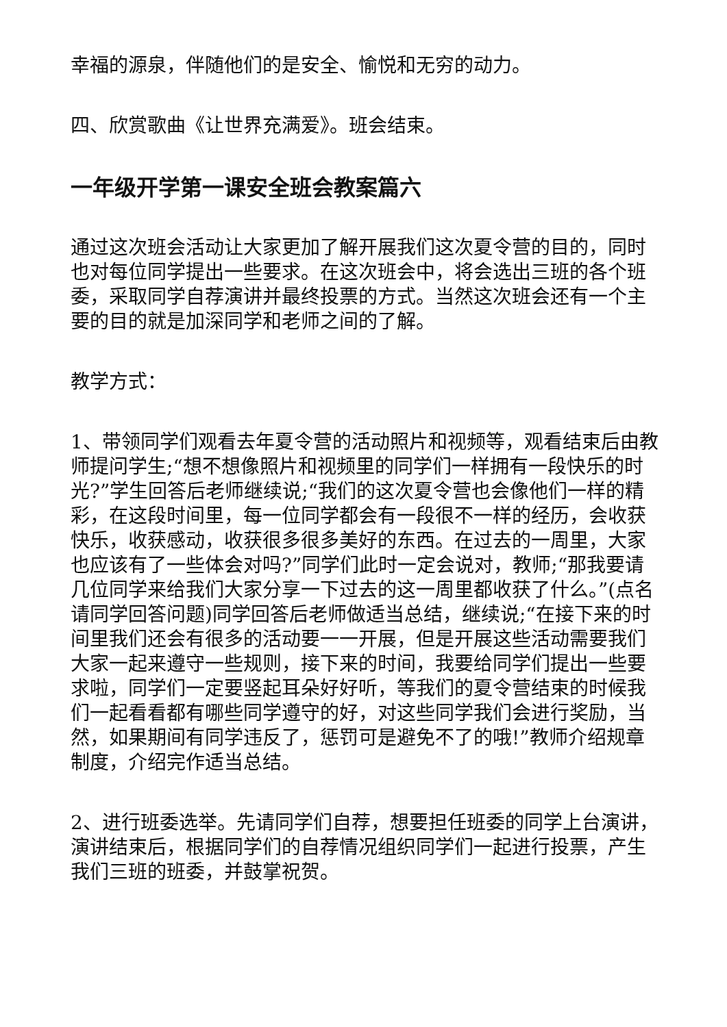幸福的源泉，伴随他们的是安全、愉悦和无穷的动力。
四、欣赏歌曲《让世界充满爱》。班会结束。
一年级开学第一课安全班会教案篇六
通过这次班会活动让大家更加了解开展我们这次夏令营的目的，同时也对每位同学提出一些要求。在这次班会中，将会选出三班的各个班委，采取同学自荐演讲并最终投票的方式。当然这次班会还有一个主要的目的就是加深同学和老师之间的了解。
教学方式：
1、带领同学们观看去年夏令营的活动照片和视频等，观看结束后由教师提问学生;“想不想像照片和视频里的同学们一样拥有一段快乐的时光?”学生回答后老师继续说;“我们的这次夏令营也会像他们一样的精彩，在这段时间里，每一位同学都会有一段很不一样的经历，会收获快乐，收获感动，收获很多很多美好的东西。在过去的一周里，大家也应该有了一些体会对吗?”同学们此时一定会说对，教师;“那我要请几位同学来给我们大家分享一下过去的这一周里都收获了什么。”(点名请同学回答问题)同学回答后老师做适当总结，继续说;“在接下来的时间里我们还会有很多的活动要一一开展，但是开展这些活动需要我们大家一起来遵守一些规则，接下来的时间，我要给同学们提出一些要求啦，同学们一定要竖起耳朵好好听，等我们的夏令营结束的时候我们一起看看都有哪些同学遵守的好，对这些同学我们会进行奖励，当然，如果期间有同学违反了，惩罚可是避免不了的哦!”教师介绍规章制度，介绍完作适当总结。
2、进行班委选举。先请同学们自荐，想要担任班委的同学上台演讲，演讲结束后，根据同学们的自荐情况组织同学们一起进行投票，产生我们三班的班委，并鼓掌祝贺。